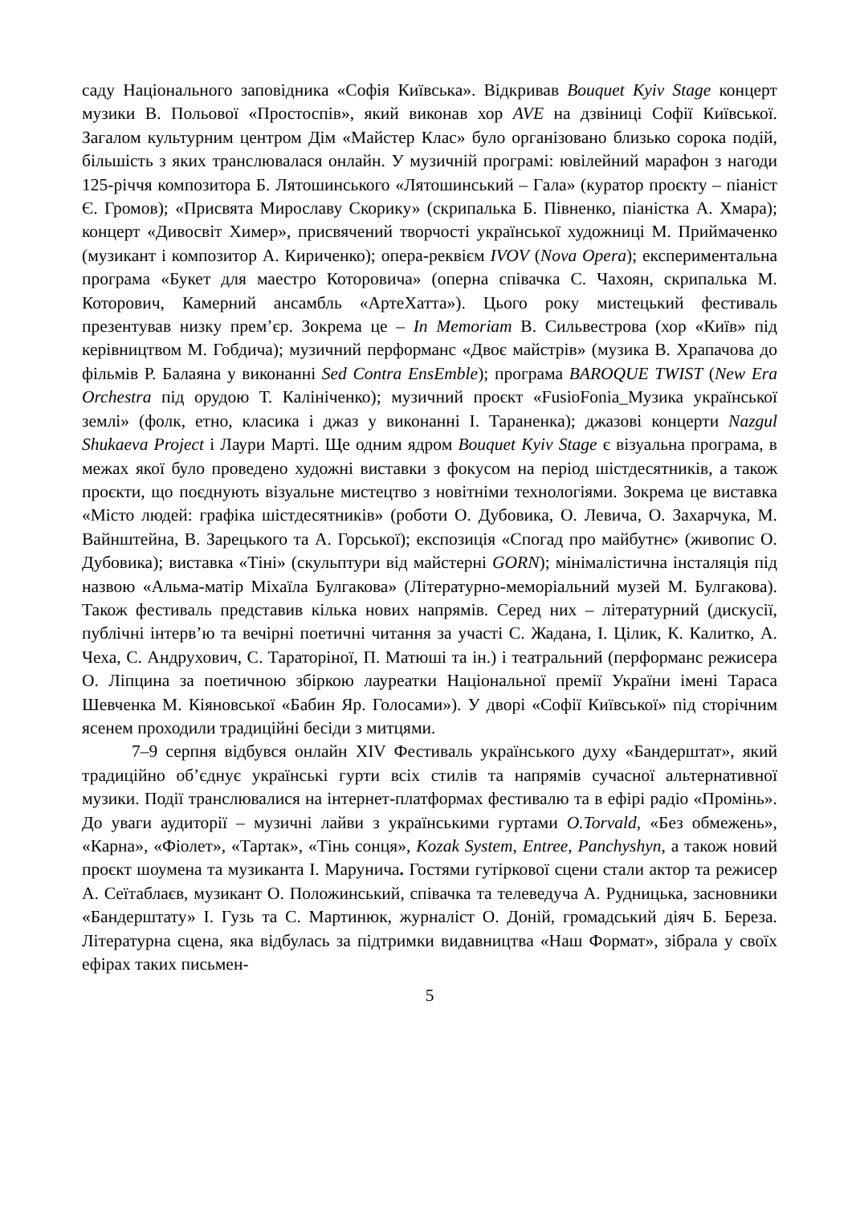саду Національного заповідника «Софія Київська». Відкривав Bouquet Kyiv Stage концерт музики В. Польової «Простоспів», який виконав хор AVE на дзвіниці Софії Київської. Загалом культурним центром Дім «Майстер Клас» було організовано близько сорока подій, більшість з яких транслювалася онлайн. У музичній програмі: ювілейний марафон з нагоди 125-річчя композитора Б. Лятошинського «Лятошинський – Гала» (куратор проєкту – піаніст Є. Громов); «Присвята Мирославу Скорику» (скрипалька Б. Півненко, піаністка А. Хмара); концерт «Дивосвіт Химер», присвячений творчості української художниці М. Приймаченко (музикант і композитор А. Кириченко); опера-реквієм IVOV (Nova Opera); експериментальна програма «Букет для маестро Которовича» (оперна співачка С. Чахоян, скрипалька М. Которович, Камерний ансамбль «АртеХатта»). Цього року мистецький фестиваль презентував низку прем’єр. Зокрема це – In Memoriam В. Сильвестрова (хор «Київ» під керівництвом М. Гобдича); музичний перформанс «Двоє майстрів» (музика В. Храпачова до фільмів Р. Балаяна у виконанні Sed Contra EnsEmble); програма BAROQUE TWIST (New Era Orchestra під орудою Т. Калініченко); музичний проєкт «FusioFonia_Музика української землі» (фолк, етно, класика і джаз у виконанні І. Тараненка); джазові концерти Nazgul Shukaeva Project і Лаури Марті. Ще одним ядром Bouquet Kyiv Stage є візуальна програма, в межах якої було проведено художні виставки з фокусом на період шістдесятників, а також проєкти, що поєднують візуальне мистецтво з новітніми технологіями. Зокрема це виставка «Місто людей: графіка шістдесятників» (роботи О. Дубовика, О. Левича, О. Захарчука, М. Вайнштейна, В. Зарецького та А. Горської); експозиція «Спогад про майбутнє» (живопис О. Дубовика); виставка «Тіні» (скульптури від майстерні GORN); мінімалістична інсталяція під назвою «Альма-матір Міхаїла Булгакова» (Літературно-меморіальний музей М. Булгакова). Також фестиваль представив кілька нових напрямів. Серед них – літературний (дискусії, публічні інтерв’ю та вечірні поетичні читання за участі С. Жадана, І. Цілик, К. Калитко, А. Чеха, С. Андрухович, С. Тараторіної, П. Матюші та ін.) і театральний (перформанс режисера О. Ліпцина за поетичною збіркою лауреатки Національної премії України імені Тараса Шевченка М. Кіяновської «Бабин Яр. Голосами»). У дворі «Софії Київської» під сторічним ясенем проходили традиційні бесіди з митцями.
7–9 серпня відбувся онлайн XIV Фестиваль українського духу «Бандерштат», який традиційно об’єднує українські гурти всіх стилів та напрямів сучасної альтернативної музики. Події транслювалися на інтернет-платформах фестивалю та в ефірі радіо «Промінь». До уваги аудиторії – музичні лайви з українськими гуртами O.Torvald, «Без обмежень», «Карна», «Фіолет», «Тартак», «Тінь сонця», Kozak System, Entree, Panchyshyn, а також новий проєкт шоумена та музиканта І. Марунича. Гостями гутіркової сцени стали актор та режисер А. Сеїтаблаєв, музикант О. Положинський, співачка та телеведуча А. Рудницька, засновники «Бандерштату» І. Гузь та С. Мартинюк, журналіст О. Доній, громадський діяч Б. Береза. Літературна сцена, яка відбулась за підтримки видавництва «Наш Формат», зібрала у своїх ефірах таких письмен-
5